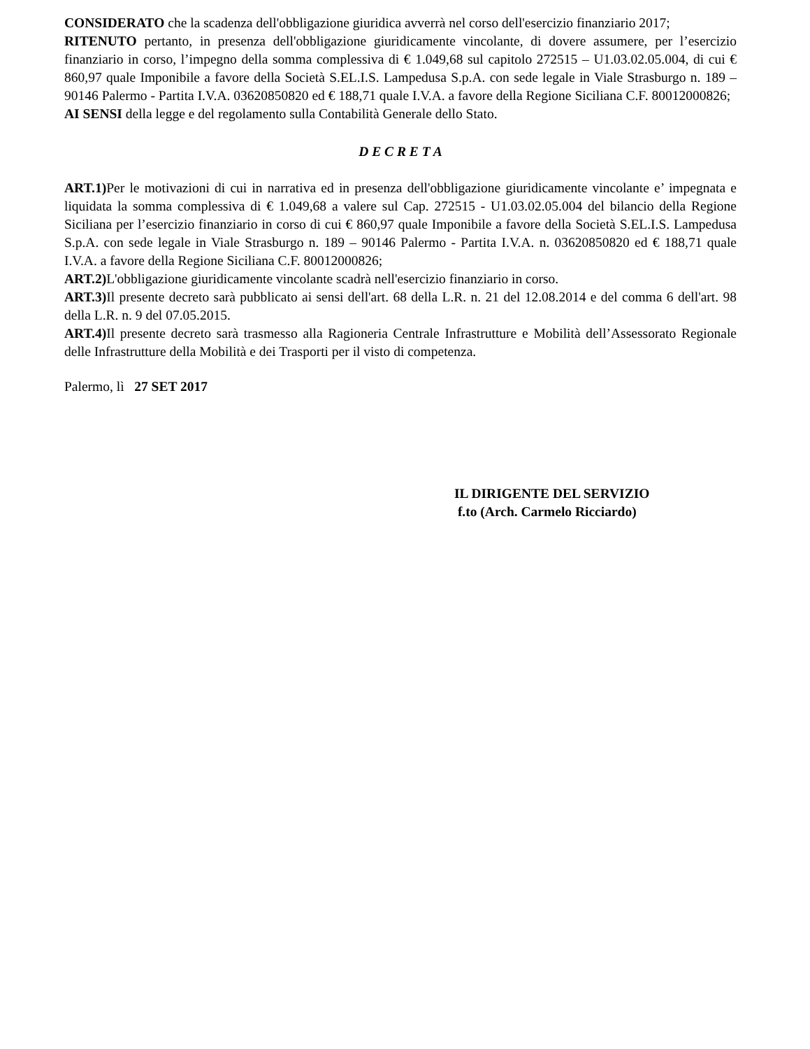CONSIDERATO che la scadenza dell'obbligazione giuridica avverrà nel corso dell'esercizio finanziario 2017;
RITENUTO pertanto, in presenza dell'obbligazione giuridicamente vincolante, di dovere assumere, per l’esercizio finanziario in corso, l’impegno della somma complessiva di € 1.049,68 sul capitolo 272515 – U1.03.02.05.004, di cui € 860,97 quale Imponibile a favore della Società S.EL.I.S. Lampedusa S.p.A. con sede legale in Viale Strasburgo n. 189 – 90146 Palermo - Partita I.V.A. 03620850820 ed € 188,71 quale I.V.A. a favore della Regione Siciliana C.F. 80012000826;
AI SENSI della legge e del regolamento sulla Contabilità Generale dello Stato.
D E C R E T A
ART.1) Per le motivazioni di cui in narrativa ed in presenza dell'obbligazione giuridicamente vincolante e’ impegnata e liquidata la somma complessiva di € 1.049,68 a valere sul Cap. 272515 - U1.03.02.05.004 del bilancio della Regione Siciliana per l’esercizio finanziario in corso di cui € 860,97 quale Imponibile a favore della Società S.EL.I.S. Lampedusa S.p.A. con sede legale in Viale Strasburgo n. 189 – 90146 Palermo - Partita I.V.A. n. 03620850820 ed € 188,71 quale I.V.A. a favore della Regione Siciliana C.F. 80012000826;
ART.2) L'obbligazione giuridicamente vincolante scadrà nell'esercizio finanziario in corso.
ART.3) Il presente decreto sarà pubblicato ai sensi dell'art. 68 della L.R. n. 21 del 12.08.2014 e del comma 6 dell'art. 98 della L.R. n. 9 del 07.05.2015.
ART.4) Il presente decreto sarà trasmesso alla Ragioneria Centrale Infrastrutture e Mobilità dell’Assessorato Regionale delle Infrastrutture della Mobilità e dei Trasporti per il visto di competenza.
Palermo, lì 27 SET 2017
IL DIRIGENTE DEL SERVIZIO
f.to (Arch. Carmelo Ricciardo)